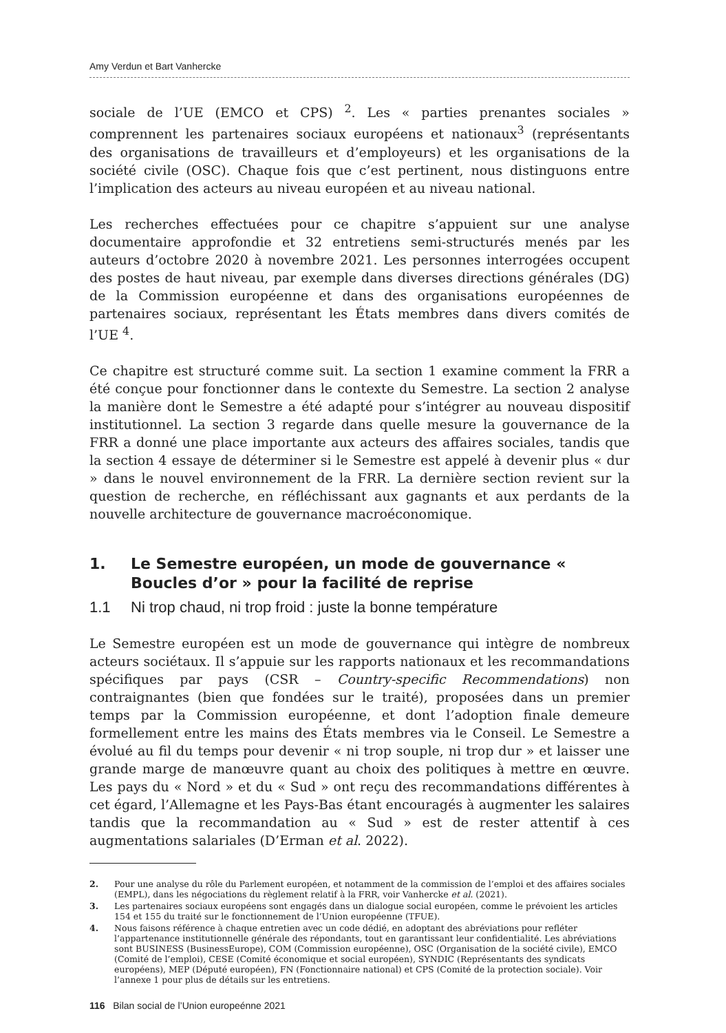Amy Verdun et Bart Vanhercke
sociale de l’UE (EMCO et CPS) <sup>2</sup>. Les « parties prenantes sociales » comprennent les partenaires sociaux européens et nationaux<sup>3</sup> (représentants des organisations de travailleurs et d’employeurs) et les organisations de la société civile (OSC). Chaque fois que c’est pertinent, nous distinguons entre l’implication des acteurs au niveau européen et au niveau national.
Les recherches effectuées pour ce chapitre s’appuient sur une analyse documentaire approfondie et 32 entretiens semi-structurés menés par les auteurs d’octobre 2020 à novembre 2021. Les personnes interrogées occupent des postes de haut niveau, par exemple dans diverses directions générales (DG) de la Commission européenne et dans des organisations européennes de partenaires sociaux, représentant les États membres dans divers comités de l’UE <sup>4</sup>.
Ce chapitre est structuré comme suit. La section 1 examine comment la FRR a été conçue pour fonctionner dans le contexte du Semestre. La section 2 analyse la manière dont le Semestre a été adapté pour s’intégrer au nouveau dispositif institutionnel. La section 3 regarde dans quelle mesure la gouvernance de la FRR a donné une place importante aux acteurs des affaires sociales, tandis que la section 4 essaye de déterminer si le Semestre est appelé à devenir plus « dur » dans le nouvel environnement de la FRR. La dernière section revient sur la question de recherche, en réfléchissant aux gagnants et aux perdants de la nouvelle architecture de gouvernance macroéconomique.
1. Le Semestre européen, un mode de gouvernance « Boucles d’or » pour la facilité de reprise
1.1 Ni trop chaud, ni trop froid : juste la bonne température
Le Semestre européen est un mode de gouvernance qui intègre de nombreux acteurs sociétaux. Il s’appuie sur les rapports nationaux et les recommandations spécifiques par pays (CSR – Country-specific Recommendations) non contraignantes (bien que fondées sur le traité), proposées dans un premier temps par la Commission européenne, et dont l’adoption finale demeure formellement entre les mains des États membres via le Conseil. Le Semestre a évolué au fil du temps pour devenir « ni trop souple, ni trop dur » et laisser une grande marge de manœuvre quant au choix des politiques à mettre en œuvre. Les pays du « Nord » et du « Sud » ont reçu des recommandations différentes à cet égard, l’Allemagne et les Pays-Bas étant encouragés à augmenter les salaires tandis que la recommandation au « Sud » est de rester attentif à ces augmentations salariales (D’Erman et al. 2022).
2. Pour une analyse du rôle du Parlement européen, et notamment de la commission de l’emploi et des affaires sociales (EMPL), dans les négociations du règlement relatif à la FRR, voir Vanhercke et al. (2021).
3. Les partenaires sociaux européens sont engagés dans un dialogue social européen, comme le prévoient les articles 154 et 155 du traité sur le fonctionnement de l’Union européenne (TFUE).
4. Nous faisons référence à chaque entretien avec un code dédié, en adoptant des abréviations pour refléter l’appartenance institutionnelle générale des répondants, tout en garantissant leur confidentialité. Les abréviations sont BUSINESS (BusinessEurope), COM (Commission européenne), OSC (Organisation de la société civile), EMCO (Comité de l’emploi), CESE (Comité économique et social européen), SYNDIC (Représentants des syndicats européens), MEP (Député européen), FN (Fonctionnaire national) et CPS (Comité de la protection sociale). Voir l’annexe 1 pour plus de détails sur les entretiens.
116 Bilan social de l’Union europeénne 2021